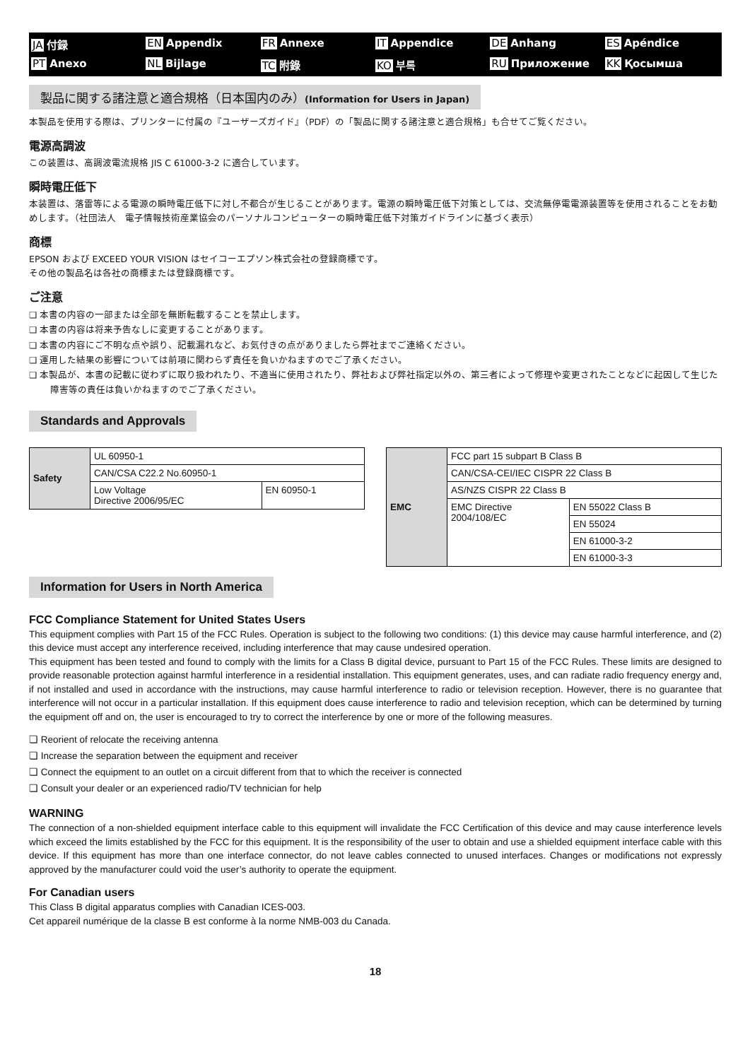JA 付録 EN Appendix FR Annexe IT Appendice DE Anhang ES Apéndice PT Anexo NL Bijlage TC 附錄 KO 부록 RU Приложение KK Қосымша
製品に関する諸注意と適合規格（日本国内のみ）(Information for Users in Japan)
本製品を使用する際は、プリンターに付属の『ユーザーズガイド』（PDF）の「製品に関する諸注意と適合規格」も合せてご覧ください。
電源高調波
この装置は、高調波電流規格 JIS C 61000-3-2 に適合しています。
瞬時電圧低下
本装置は、落雷等による電源の瞬時電圧低下に対し不都合が生じることがあります。電源の瞬時電圧低下対策としては、交流無停電電源装置等を使用されることをお勧めします。（社団法人　電子情報技術産業協会のパーソナルコンピューターの瞬時電圧低下対策ガイドラインに基づく表示）
商標
EPSON および EXCEED YOUR VISION はセイコーエプソン株式会社の登録商標です。
その他の製品名は各社の商標または登録商標です。
ご注意
❏ 本書の内容の一部または全部を無断転載することを禁止します。
❏ 本書の内容は将来予告なしに変更することがあります。
❏ 本書の内容にご不明な点や誤り、記載漏れなど、お気付きの点がありましたら弊社までご連絡ください。
❏ 運用した結果の影響については前項に関わらず責任を負いかねますのでご了承ください。
❏ 本製品が、本書の記載に従わずに取り扱われたり、不適当に使用されたり、弊社および弊社指定以外の、第三者によって修理や変更されたことなどに起因して生じた障害等の責任は負いかねますのでご了承ください。
Standards and Approvals
| Safety | UL 60950-1 | |
| | CAN/CSA C22.2 No.60950-1 | |
| | Low Voltage Directive 2006/95/EC | EN 60950-1 |
| EMC | FCC part 15 subpart B Class B | |
| | CAN/CSA-CEI/IEC CISPR 22 Class B | |
| | AS/NZS CISPR 22 Class B | |
| | EMC Directive 2004/108/EC | EN 55022 Class B |
| | | EN 55024 |
| | | EN 61000-3-2 |
| | | EN 61000-3-3 |
Information for Users in North America
FCC Compliance Statement for United States Users
This equipment complies with Part 15 of the FCC Rules. Operation is subject to the following two conditions: (1) this device may cause harmful interference, and (2) this device must accept any interference received, including interference that may cause undesired operation.
This equipment has been tested and found to comply with the limits for a Class B digital device, pursuant to Part 15 of the FCC Rules. These limits are designed to provide reasonable protection against harmful interference in a residential installation. This equipment generates, uses, and can radiate radio frequency energy and, if not installed and used in accordance with the instructions, may cause harmful interference to radio or television reception. However, there is no guarantee that interference will not occur in a particular installation. If this equipment does cause interference to radio and television reception, which can be determined by turning the equipment off and on, the user is encouraged to try to correct the interference by one or more of the following measures.
❏ Reorient of relocate the receiving antenna
❏ Increase the separation between the equipment and receiver
❏ Connect the equipment to an outlet on a circuit different from that to which the receiver is connected
❏ Consult your dealer or an experienced radio/TV technician for help
WARNING
The connection of a non-shielded equipment interface cable to this equipment will invalidate the FCC Certification of this device and may cause interference levels which exceed the limits established by the FCC for this equipment. It is the responsibility of the user to obtain and use a shielded equipment interface cable with this device. If this equipment has more than one interface connector, do not leave cables connected to unused interfaces. Changes or modifications not expressly approved by the manufacturer could void the user’s authority to operate the equipment.
For Canadian users
This Class B digital apparatus complies with Canadian ICES-003.
Cet appareil numérique de la classe B est conforme à la norme NMB-003 du Canada.
18